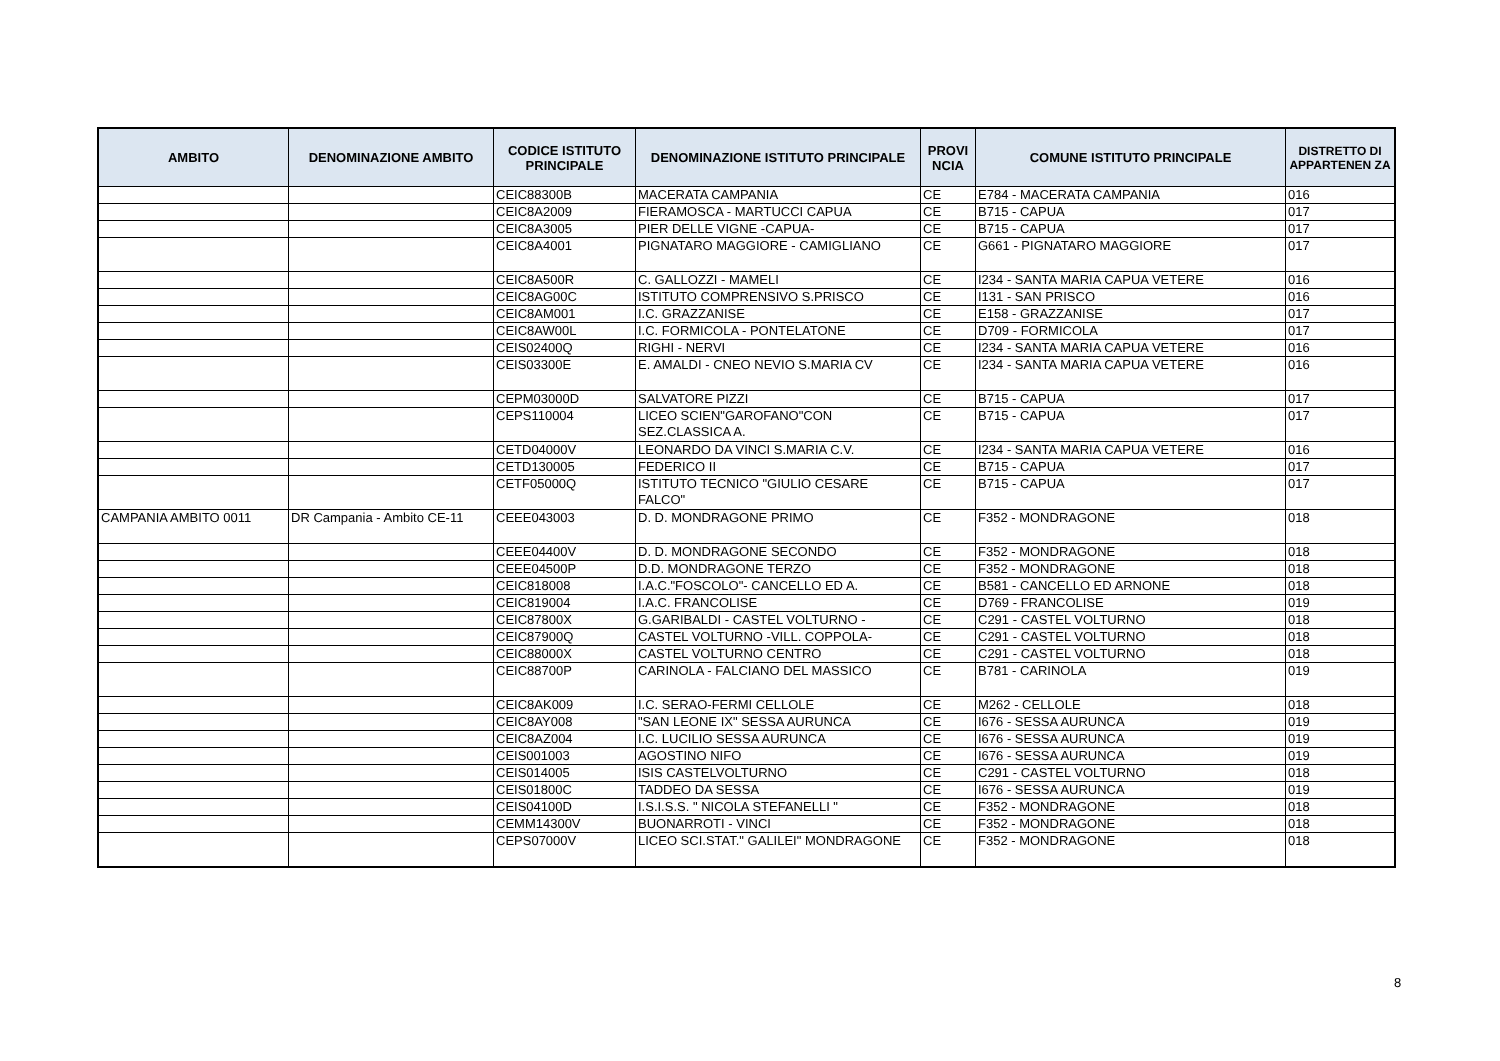| AMBITO | DENOMINAZIONE AMBITO | CODICE ISTITUTO PRINCIPALE | DENOMINAZIONE ISTITUTO PRINCIPALE | PROVI NCIA | COMUNE ISTITUTO PRINCIPALE | DISTRETTO DI APPARTENEN ZA |
| --- | --- | --- | --- | --- | --- | --- |
| | | CEIC88300B | MACERATA CAMPANIA | CE | E784 - MACERATA CAMPANIA | 016 |
| | | CEIC8A2009 | FIERAMOSCA - MARTUCCI CAPUA | CE | B715 - CAPUA | 017 |
| | | CEIC8A3005 | PIER DELLE VIGNE -CAPUA- | CE | B715 - CAPUA | 017 |
| | | CEIC8A4001 | PIGNATARO MAGGIORE - CAMIGLIANO | CE | G661 - PIGNATARO MAGGIORE | 017 |
| | | CEIC8A500R | C. GALLOZZI - MAMELI | CE | I234 - SANTA MARIA CAPUA VETERE | 016 |
| | | CEIC8AG00C | ISTITUTO COMPRENSIVO S.PRISCO | CE | I131 - SAN PRISCO | 016 |
| | | CEIC8AM001 | I.C. GRAZZANISE | CE | E158 - GRAZZANISE | 017 |
| | | CEIC8AW00L | I.C. FORMICOLA - PONTELATONE | CE | D709 - FORMICOLA | 017 |
| | | CEIS02400Q | RIGHI - NERVI | CE | I234 - SANTA MARIA CAPUA VETERE | 016 |
| | | CEIS03300E | E. AMALDI - CNEO NEVIO S.MARIA CV | CE | I234 - SANTA MARIA CAPUA VETERE | 016 |
| | | CEPM03000D | SALVATORE PIZZI | CE | B715 - CAPUA | 017 |
| | | CEPS110004 | LICEO SCIEN"GAROFANO"CON SEZ.CLASSICA A. | CE | B715 - CAPUA | 017 |
| | | CETD04000V | LEONARDO DA VINCI S.MARIA C.V. | CE | I234 - SANTA MARIA CAPUA VETERE | 016 |
| | | CETD130005 | FEDERICO II | CE | B715 - CAPUA | 017 |
| | | CETF05000Q | ISTITUTO TECNICO "GIULIO CESARE FALCO" | CE | B715 - CAPUA | 017 |
| CAMPANIA AMBITO 0011 | DR Campania - Ambito CE-11 | CEEE043003 | D. D. MONDRAGONE PRIMO | CE | F352 - MONDRAGONE | 018 |
| | | CEEE04400V | D. D. MONDRAGONE SECONDO | CE | F352 - MONDRAGONE | 018 |
| | | CEEE04500P | D.D. MONDRAGONE TERZO | CE | F352 - MONDRAGONE | 018 |
| | | CEIC818008 | I.A.C."FOSCOLO"- CANCELLO ED A. | CE | B581 - CANCELLO ED ARNONE | 018 |
| | | CEIC819004 | I.A.C. FRANCOLISE | CE | D769 - FRANCOLISE | 019 |
| | | CEIC87800X | G.GARIBALDI - CASTEL VOLTURNO - | CE | C291 - CASTEL VOLTURNO | 018 |
| | | CEIC87900Q | CASTEL VOLTURNO -VILL. COPPOLA- | CE | C291 - CASTEL VOLTURNO | 018 |
| | | CEIC88000X | CASTEL VOLTURNO CENTRO | CE | C291 - CASTEL VOLTURNO | 018 |
| | | CEIC88700P | CARINOLA - FALCIANO DEL MASSICO | CE | B781 - CARINOLA | 019 |
| | | CEIC8AK009 | I.C. SERAO-FERMI CELLOLE | CE | M262 - CELLOLE | 018 |
| | | CEIC8AY008 | "SAN LEONE IX" SESSA AURUNCA | CE | I676 - SESSA AURUNCA | 019 |
| | | CEIC8AZ004 | I.C. LUCILIO SESSA AURUNCA | CE | I676 - SESSA AURUNCA | 019 |
| | | CEIS001003 | AGOSTINO NIFO | CE | I676 - SESSA AURUNCA | 019 |
| | | CEIS014005 | ISIS CASTELVOLTURNO | CE | C291 - CASTEL VOLTURNO | 018 |
| | | CEIS01800C | TADDEO DA SESSA | CE | I676 - SESSA AURUNCA | 019 |
| | | CEIS04100D | I.S.I.S.S. " NICOLA STEFANELLI " | CE | F352 - MONDRAGONE | 018 |
| | | CEMM14300V | BUONARROTI - VINCI | CE | F352 - MONDRAGONE | 018 |
| | | CEPS07000V | LICEO SCI.STAT." GALILEI" MONDRAGONE | CE | F352 - MONDRAGONE | 018 |
8